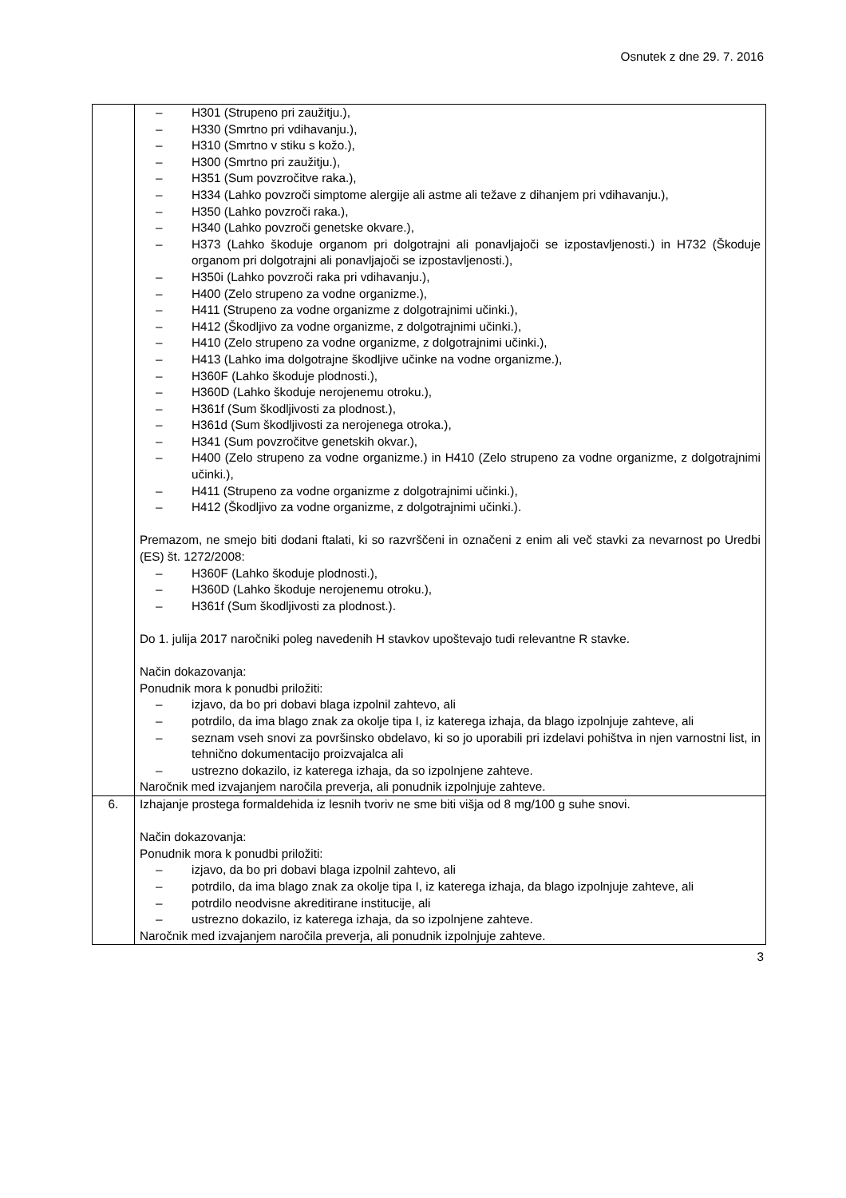Osnutek z dne 29. 7. 2016
| | – H301 (Strupeno pri zaužitju.), – H330 (Smrtno pri vdihavanju.), – H310 (Smrtno v stiku s kožo.), – H300 (Smrtno pri zaužitju.), – H351 (Sum povzročitve raka.), – H334 (Lahko povzroči simptome alergije ali astme ali težave z dihanjem pri vdihavanju.), – H350 (Lahko povzroči raka.), – H340 (Lahko povzroči genetske okvare.), – H373 (Lahko škoduje organom pri dolgotrajni ali ponavljajoči se izpostavljenosti.) in H732 (Škoduje organom pri dolgotrajni ali ponavljajoči se izpostavljenosti.), – H350i (Lahko povzroči raka pri vdihavanju.), – H400 (Zelo strupeno za vodne organizme.), – H411 (Strupeno za vodne organizme z dolgotrajnimi učinki.), – H412 (Škodljivo za vodne organizme, z dolgotrajnimi učinki.), – H410 (Zelo strupeno za vodne organizme, z dolgotrajnimi učinki.), – H413 (Lahko ima dolgotrajne škodljive učinke na vodne organizme.), – H360F (Lahko škoduje plodnosti.), – H360D (Lahko škoduje nerojenemu otroku.), – H361f (Sum škodljivosti za plodnost.), – H361d (Sum škodljivosti za nerojenega otroka.), – H341 (Sum povzročitve genetskih okvar.), – H400 (Zelo strupeno za vodne organizme.) in H410 (Zelo strupeno za vodne organizme, z dolgotrajnimi učinki.), – H411 (Strupeno za vodne organizme z dolgotrajnimi učinki.), – H412 (Škodljivo za vodne organizme, z dolgotrajnimi učinki.). Premazom, ne smejo biti dodani ftalati, ki so razvrščeni in označeni z enim ali več stavki za nevarnost po Uredbi (ES) št. 1272/2008: – H360F (Lahko škoduje plodnosti.), – H360D (Lahko škoduje nerojenemu otroku.), – H361f (Sum škodljivosti za plodnost.). Do 1. julija 2017 naročniki poleg navedenih H stavkov upoštevajo tudi relevantne R stavke. Način dokazovanja: Ponudnik mora k ponudbi priložiti: – izjavo, da bo pri dobavi blaga izpolnil zahtevo, ali – potrdilo, da ima blago znak za okolje tipa I, iz katerega izhaja, da blago izpolnjuje zahteve, ali – seznam vseh snovi za površinsko obdelavo, ki so jo uporabili pri izdelavi pohištva in njen varnostni list, in tehnično dokumentacijo proizvajalca ali – ustrezno dokazilo, iz katerega izhaja, da so izpolnjene zahteve. Naročnik med izvajanjem naročila preverja, ali ponudnik izpolnjuje zahteve. |
| 6. | Izhajanje prostega formaldehida iz lesnih tvoriv ne sme biti višja od 8 mg/100 g suhe snovi. Način dokazovanja: Ponudnik mora k ponudbi priložiti: – izjavo, da bo pri dobavi blaga izpolnil zahtevo, ali – potrdilo, da ima blago znak za okolje tipa I, iz katerega izhaja, da blago izpolnjuje zahteve, ali – potrdilo neodvisne akreditirane institucije, ali – ustrezno dokazilo, iz katerega izhaja, da so izpolnjene zahteve. Naročnik med izvajanjem naročila preverja, ali ponudnik izpolnjuje zahteve. |
3